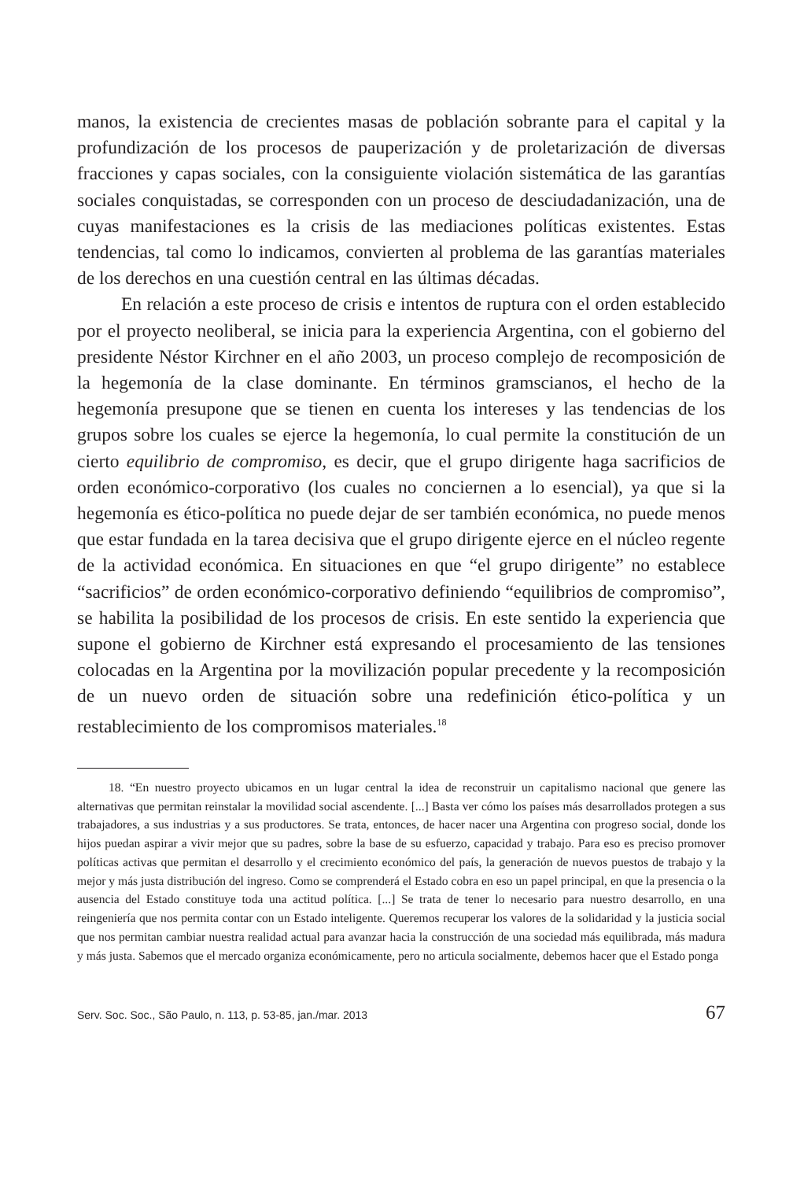manos, la existencia de crecientes masas de población sobrante para el capital y la profundización de los procesos de pauperización y de proletarización de diversas fracciones y capas sociales, con la consiguiente violación sistemática de las garantías sociales conquistadas, se corresponden con un proceso de desciudadanización, una de cuyas manifestaciones es la crisis de las mediaciones políticas existentes. Estas tendencias, tal como lo indicamos, convierten al problema de las garantías materiales de los derechos en una cuestión central en las últimas décadas.
En relación a este proceso de crisis e intentos de ruptura con el orden establecido por el proyecto neoliberal, se inicia para la experiencia Argentina, con el gobierno del presidente Néstor Kirchner en el año 2003, un proceso complejo de recomposición de la hegemonía de la clase dominante. En términos gramscianos, el hecho de la hegemonía presupone que se tienen en cuenta los intereses y las tendencias de los grupos sobre los cuales se ejerce la hegemonía, lo cual permite la constitución de un cierto equilibrio de compromiso, es decir, que el grupo dirigente haga sacrificios de orden económico-corporativo (los cuales no conciernen a lo esencial), ya que si la hegemonía es ético-política no puede dejar de ser también económica, no puede menos que estar fundada en la tarea decisiva que el grupo dirigente ejerce en el núcleo regente de la actividad económica. En situaciones en que “el grupo dirigente” no establece “sacrificios” de orden económico-corporativo definiendo “equilibrios de compromiso”, se habilita la posibilidad de los procesos de crisis. En este sentido la experiencia que supone el gobierno de Kirchner está expresando el procesamiento de las tensiones colocadas en la Argentina por la movilización popular precedente y la recomposición de un nuevo orden de situación sobre una redefinición ético-política y un restablecimiento de los compromisos materiales.<sup>18</sup>
18. “En nuestro proyecto ubicamos en un lugar central la idea de reconstruir un capitalismo nacional que genere las alternativas que permitan reinstalar la movilidad social ascendente. [...] Basta ver cómo los países más desarrollados protegen a sus trabajadores, a sus industrias y a sus productores. Se trata, entonces, de hacer nacer una Argentina con progreso social, donde los hijos puedan aspirar a vivir mejor que su padres, sobre la base de su esfuerzo, capacidad y trabajo. Para eso es preciso promover políticas activas que permitan el desarrollo y el crecimiento económico del país, la generación de nuevos puestos de trabajo y la mejor y más justa distribución del ingreso. Como se comprenderá el Estado cobra en eso un papel principal, en que la presencia o la ausencia del Estado constituye toda una actitud política. [...] Se trata de tener lo necesario para nuestro desarrollo, en una reingeniería que nos permita contar con un Estado inteligente. Queremos recuperar los valores de la solidaridad y la justicia social que nos permitan cambiar nuestra realidad actual para avanzar hacia la construcción de una sociedad más equilibrada, más madura y más justa. Sabemos que el mercado organiza económicamente, pero no articula socialmente, debemos hacer que el Estado ponga
Serv. Soc. Soc., São Paulo, n. 113, p. 53-85, jan./mar. 2013 67